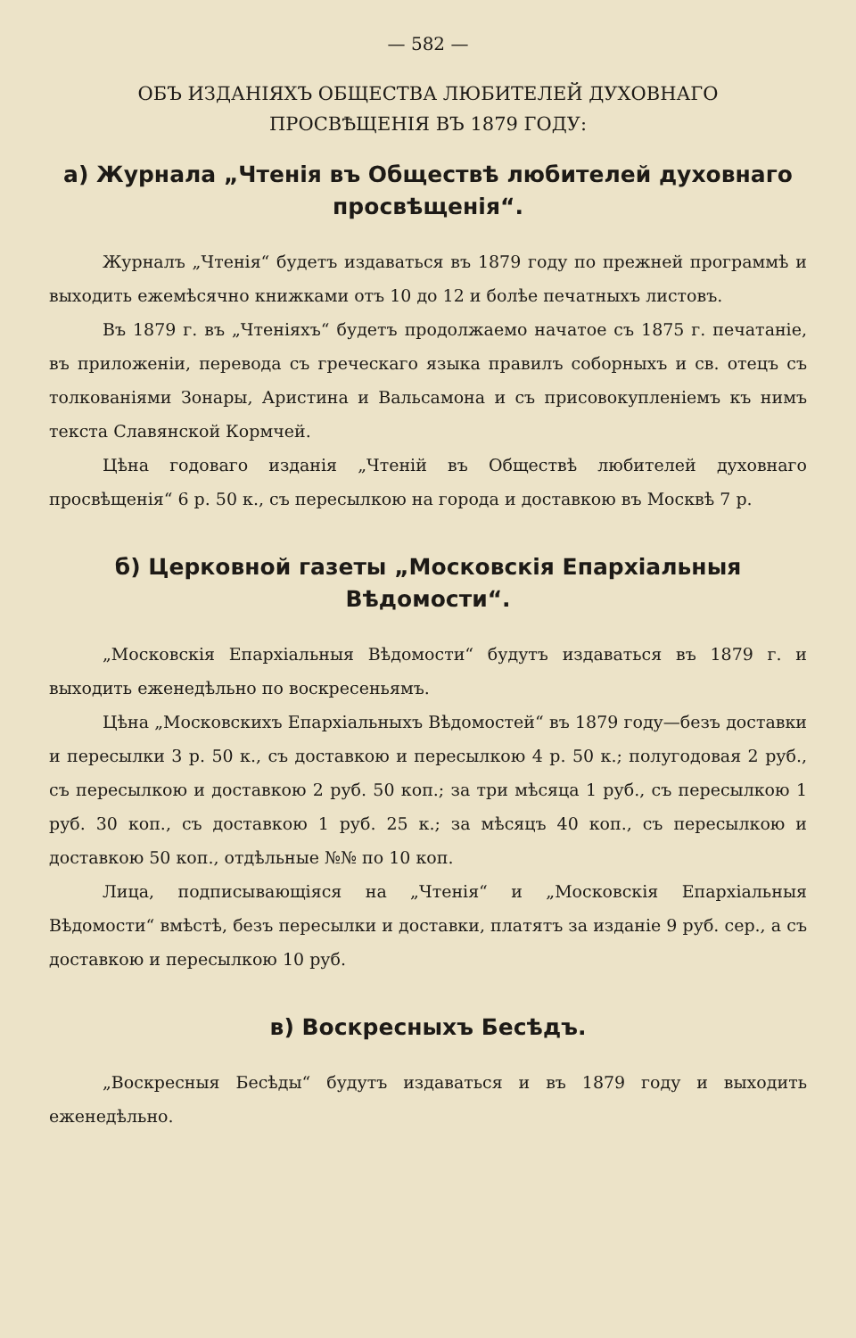— 582 —
ОБЪ ИЗДАНІЯХЪ ОБЩЕСТВА ЛЮБИТЕЛЕЙ ДУХОВНАГО
ПРОСВѢЩЕНІЯ ВЪ 1879 ГОДУ:
а) Журнала „Чтенія въ Обществѣ любителей духовнаго просвѣщенія“.
Журналъ „Чтенія“ будетъ издаваться въ 1879 году по прежней программѣ и выходить ежемѣсячно книжками отъ 10 до 12 и болѣе печатныхъ листовъ.
Въ 1879 г. въ „Чтеніяхъ“ будетъ продолжаемо начатое съ 1875 г. печатаніе, въ приложеніи, перевода съ греческаго языка правилъ соборныхъ и св. отецъ съ толкованіями Зонары, Аристина и Вальсамона и съ присовокупленіемъ къ нимъ текста Славянской Кормчей.
Цѣна годоваго изданія „Чтеній въ Обществѣ любителей духовнаго просвѣщенія“ 6 р. 50 к., съ пересылкою на города и доставкою въ Москвѣ 7 р.
б) Церковной газеты „Московскія Епархіальныя Вѣдомости“.
„Московскія Епархіальныя Вѣдомости“ будутъ издаваться въ 1879 г. и выходить еженедѣльно по воскресеньямъ.
Цѣна „Московскихъ Епархіальныхъ Вѣдомостей“ въ 1879 году—безъ доставки и пересылки 3 р. 50 к., съ доставкою и пересылкою 4 р. 50 к.; полугодовая 2 руб., съ пересылкою и доставкою 2 руб. 50 коп.; за три мѣсяца 1 руб., съ пересылкою 1 руб. 30 коп., съ доставкою 1 руб. 25 к.; за мѣсяцъ 40 коп., съ пересылкою и доставкою 50 коп., отдѣльные №№ по 10 коп.
Лица, подписывающіяся на „Чтенія“ и „Московскія Епархіальныя Вѣдомости“ вмѣстѣ, безъ пересылки и доставки, платятъ за изданіе 9 руб. сер., а съ доставкою и пересылкою 10 руб.
в) Воскресныхъ Бесѣдъ.
„Воскресныя Бесѣды“ будутъ издаваться и въ 1879 году и выходить еженедѣльно.